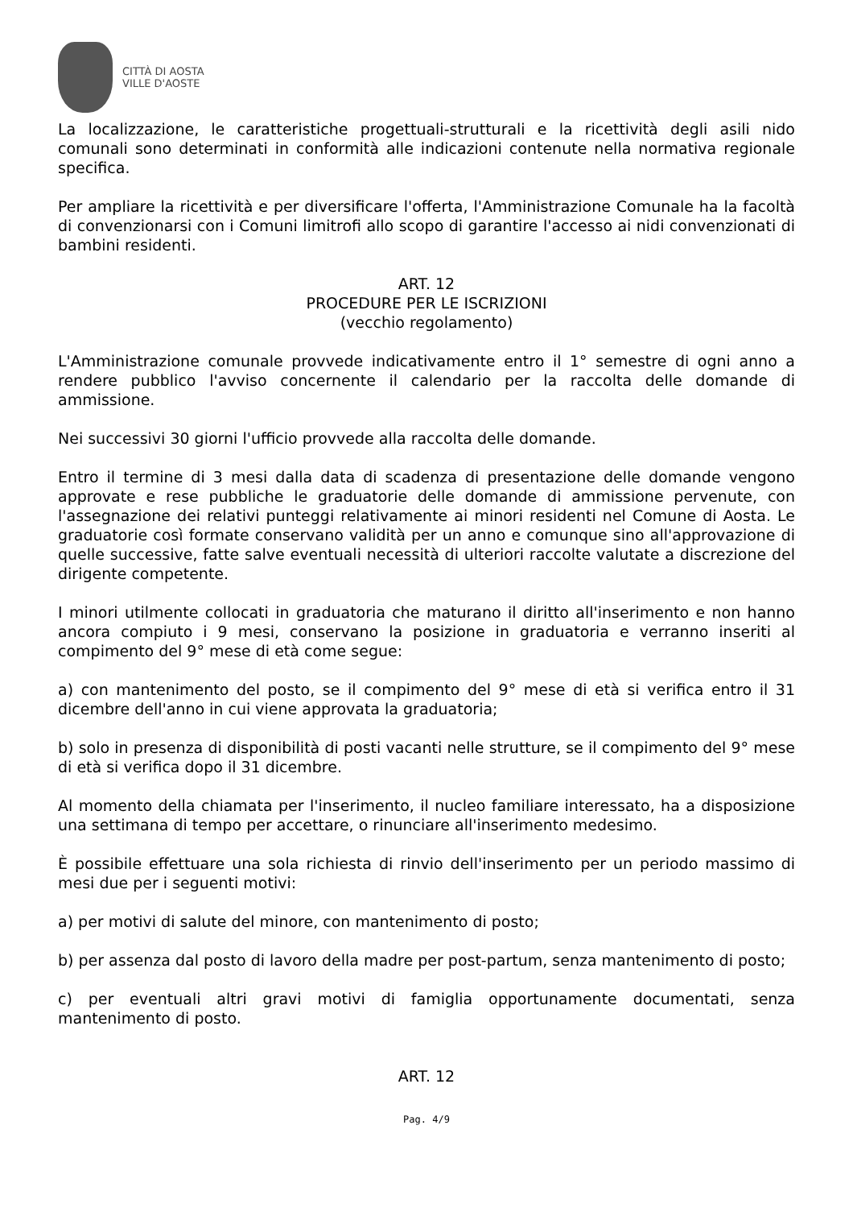CITTÀ DI AOSTA
VILLE D'AOSTE
La localizzazione, le caratteristiche progettuali-strutturali e la ricettività degli asili nido comunali sono determinati in conformità alle indicazioni contenute nella normativa regionale specifica.
Per ampliare la ricettività e per diversificare l'offerta, l'Amministrazione Comunale ha la facoltà di convenzionarsi con i Comuni limitrofi allo scopo di garantire l'accesso ai nidi convenzionati di bambini residenti.
ART. 12
PROCEDURE PER LE ISCRIZIONI
(vecchio regolamento)
L'Amministrazione comunale provvede indicativamente entro il 1° semestre di ogni anno a rendere pubblico l'avviso concernente il calendario per la raccolta delle domande di ammissione.
Nei successivi 30 giorni l'ufficio provvede alla raccolta delle domande.
Entro il termine di 3 mesi dalla data di scadenza di presentazione delle domande vengono approvate e rese pubbliche le graduatorie delle domande di ammissione pervenute, con l'assegnazione dei relativi punteggi relativamente ai minori residenti nel Comune di Aosta. Le graduatorie così formate conservano validità per un anno e comunque sino all'approvazione di quelle successive, fatte salve eventuali necessità di ulteriori raccolte valutate a discrezione del dirigente competente.
I minori utilmente collocati in graduatoria che maturano il diritto all'inserimento e non hanno ancora compiuto i 9 mesi, conservano la posizione in graduatoria e verranno inseriti al compimento del 9° mese di età come segue:
a) con mantenimento del posto, se il compimento del 9° mese di età si verifica entro il 31 dicembre dell'anno in cui viene approvata la graduatoria;
b) solo in presenza di disponibilità di posti vacanti nelle strutture, se il compimento del 9° mese di età si verifica dopo il 31 dicembre.
Al momento della chiamata per l'inserimento, il nucleo familiare interessato, ha a disposizione una settimana di tempo per accettare, o rinunciare all'inserimento medesimo.
È possibile effettuare una sola richiesta di rinvio dell'inserimento per un periodo massimo di mesi due per i seguenti motivi:
a) per motivi di salute del minore, con mantenimento di posto;
b) per assenza dal posto di lavoro della madre per post-partum, senza mantenimento di posto;
c) per eventuali altri gravi motivi di famiglia opportunamente documentati, senza mantenimento di posto.
ART. 12
Pag. 4/9